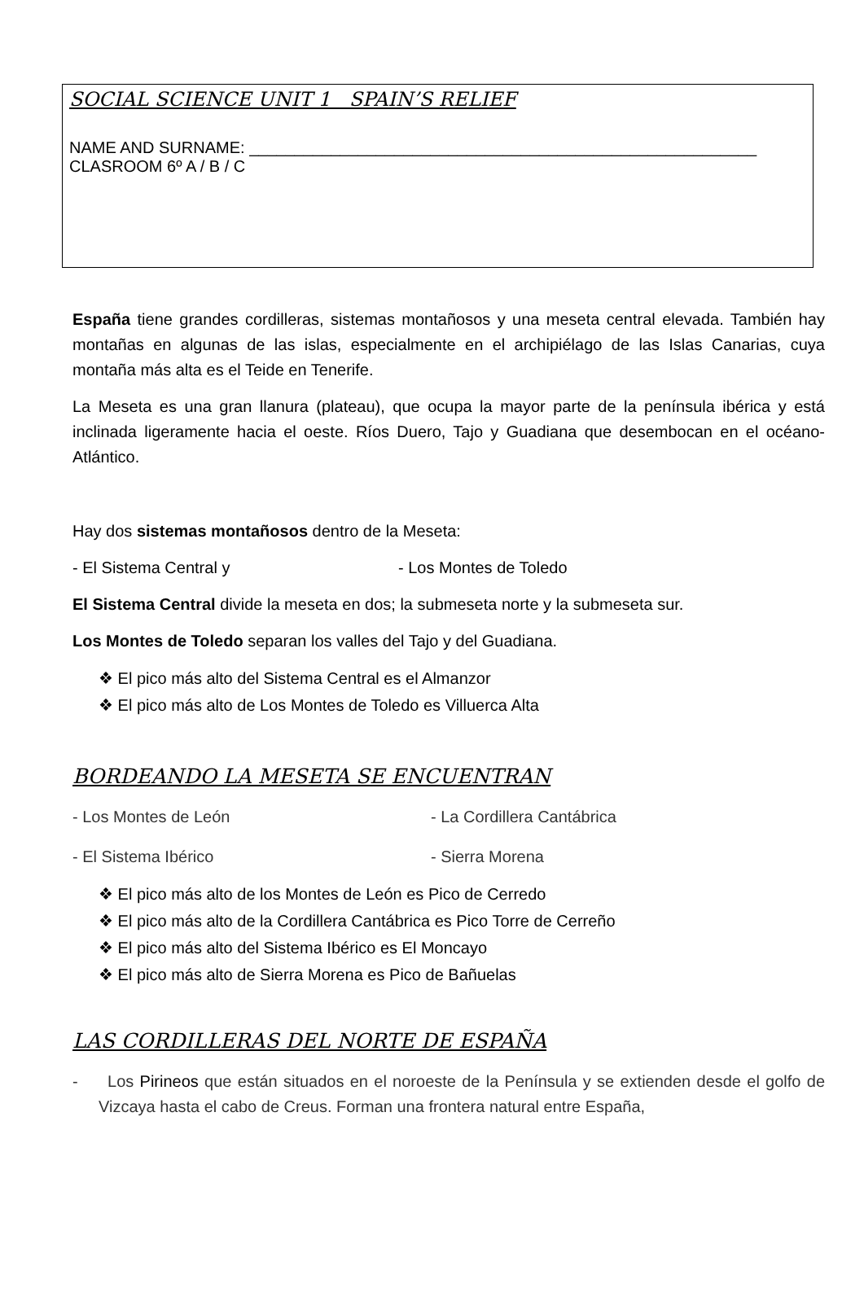SOCIAL SCIENCE UNIT 1 SPAIN’S RELIEF
NAME AND SURNAME: ________________________________________________________
CLASROOM 6º A / B / C
España tiene grandes cordilleras, sistemas montañosos y una meseta central elevada. También hay montañas en algunas de las islas, especialmente en el archipiélago de las Islas Canarias, cuya montaña más alta es el Teide en Tenerife.
La Meseta es una gran llanura (plateau), que ocupa la mayor parte de la península ibérica y está inclinada ligeramente hacia el oeste. Ríos Duero, Tajo y Guadiana que desembocan en el océano-Atlántico.
Hay dos sistemas montañosos dentro de la Meseta:
- El Sistema Central y - Los Montes de Toledo
El Sistema Central divide la meseta en dos; la submeseta norte y la submeseta sur.
Los Montes de Toledo separan los valles del Tajo y del Guadiana.
❖ El pico más alto del Sistema Central es el Almanzor
❖ El pico más alto de Los Montes de Toledo es Villuerca Alta
BORDEANDO LA MESETA SE ENCUENTRAN
- Los Montes de León - La Cordillera Cantábrica
- El Sistema Ibérico - Sierra Morena
❖ El pico más alto de los Montes de León es Pico de Cerredo
❖ El pico más alto de la Cordillera Cantábrica es Pico Torre de Cerreño
❖ El pico más alto del Sistema Ibérico es El Moncayo
❖ El pico más alto de Sierra Morena es Pico de Bañuelas
LAS CORDILLERAS DEL NORTE DE ESPAÑA
- Los Pirineos que están situados en el noroeste de la Península y se extienden desde el golfo de Vizcaya hasta el cabo de Creus. Forman una frontera natural entre España,